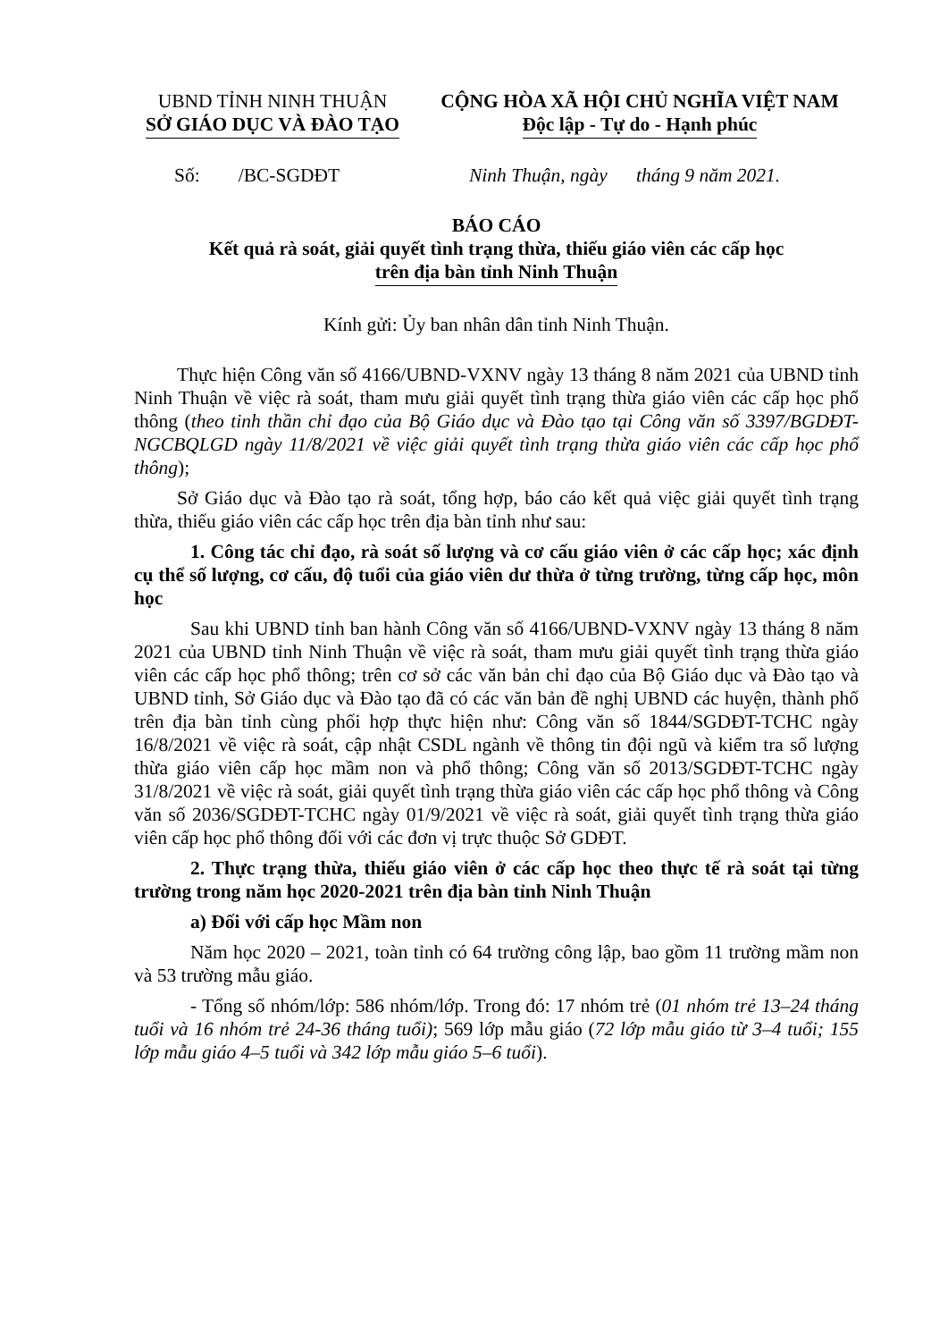UBND TỈNH NINH THUẬN
SỞ GIÁO DỤC VÀ ĐÀO TẠO
CỘNG HÒA XÃ HỘI CHỦ NGHĨA VIỆT NAM
Độc lập - Tự do - Hạnh phúc
Số: /BC-SGDĐT Ninh Thuận, ngày tháng 9 năm 2021.
BÁO CÁO
Kết quả rà soát, giải quyết tình trạng thừa, thiếu giáo viên các cấp học
trên địa bàn tỉnh Ninh Thuận
Kính gửi: Ủy ban nhân dân tỉnh Ninh Thuận.
Thực hiện Công văn số 4166/UBND-VXNV ngày 13 tháng 8 năm 2021 của UBND tỉnh Ninh Thuận về việc rà soát, tham mưu giải quyết tình trạng thừa giáo viên các cấp học phổ thông (theo tinh thần chỉ đạo của Bộ Giáo dục và Đào tạo tại Công văn số 3397/BGDĐT-NGCBQLGD ngày 11/8/2021 về việc giải quyết tình trạng thừa giáo viên các cấp học phổ thông);
Sở Giáo dục và Đào tạo rà soát, tổng hợp, báo cáo kết quả việc giải quyết tình trạng thừa, thiếu giáo viên các cấp học trên địa bàn tỉnh như sau:
1. Công tác chỉ đạo, rà soát số lượng và cơ cấu giáo viên ở các cấp học; xác định cụ thể số lượng, cơ cấu, độ tuổi của giáo viên dư thừa ở từng trường, từng cấp học, môn học
Sau khi UBND tỉnh ban hành Công văn số 4166/UBND-VXNV ngày 13 tháng 8 năm 2021 của UBND tỉnh Ninh Thuận về việc rà soát, tham mưu giải quyết tình trạng thừa giáo viên các cấp học phổ thông; trên cơ sở các văn bản chỉ đạo của Bộ Giáo dục và Đào tạo và UBND tỉnh, Sở Giáo dục và Đào tạo đã có các văn bản đề nghị UBND các huyện, thành phố trên địa bàn tỉnh cùng phối hợp thực hiện như: Công văn số 1844/SGDĐT-TCHC ngày 16/8/2021 về việc rà soát, cập nhật CSDL ngành về thông tin đội ngũ và kiểm tra số lượng thừa giáo viên cấp học mầm non và phổ thông; Công văn số 2013/SGDĐT-TCHC ngày 31/8/2021 về việc rà soát, giải quyết tình trạng thừa giáo viên các cấp học phổ thông và Công văn số 2036/SGDĐT-TCHC ngày 01/9/2021 về việc rà soát, giải quyết tình trạng thừa giáo viên cấp học phổ thông đối với các đơn vị trực thuộc Sở GDĐT.
2. Thực trạng thừa, thiếu giáo viên ở các cấp học theo thực tế rà soát tại từng trường trong năm học 2020-2021 trên địa bàn tỉnh Ninh Thuận
a) Đối với cấp học Mầm non
Năm học 2020 – 2021, toàn tỉnh có 64 trường công lập, bao gồm 11 trường mầm non và 53 trường mẫu giáo.
- Tổng số nhóm/lớp: 586 nhóm/lớp. Trong đó: 17 nhóm trẻ (01 nhóm trẻ 13–24 tháng tuổi và 16 nhóm trẻ 24-36 tháng tuổi); 569 lớp mẫu giáo (72 lớp mẫu giáo từ 3–4 tuổi; 155 lớp mẫu giáo 4–5 tuổi và 342 lớp mẫu giáo 5–6 tuổi).